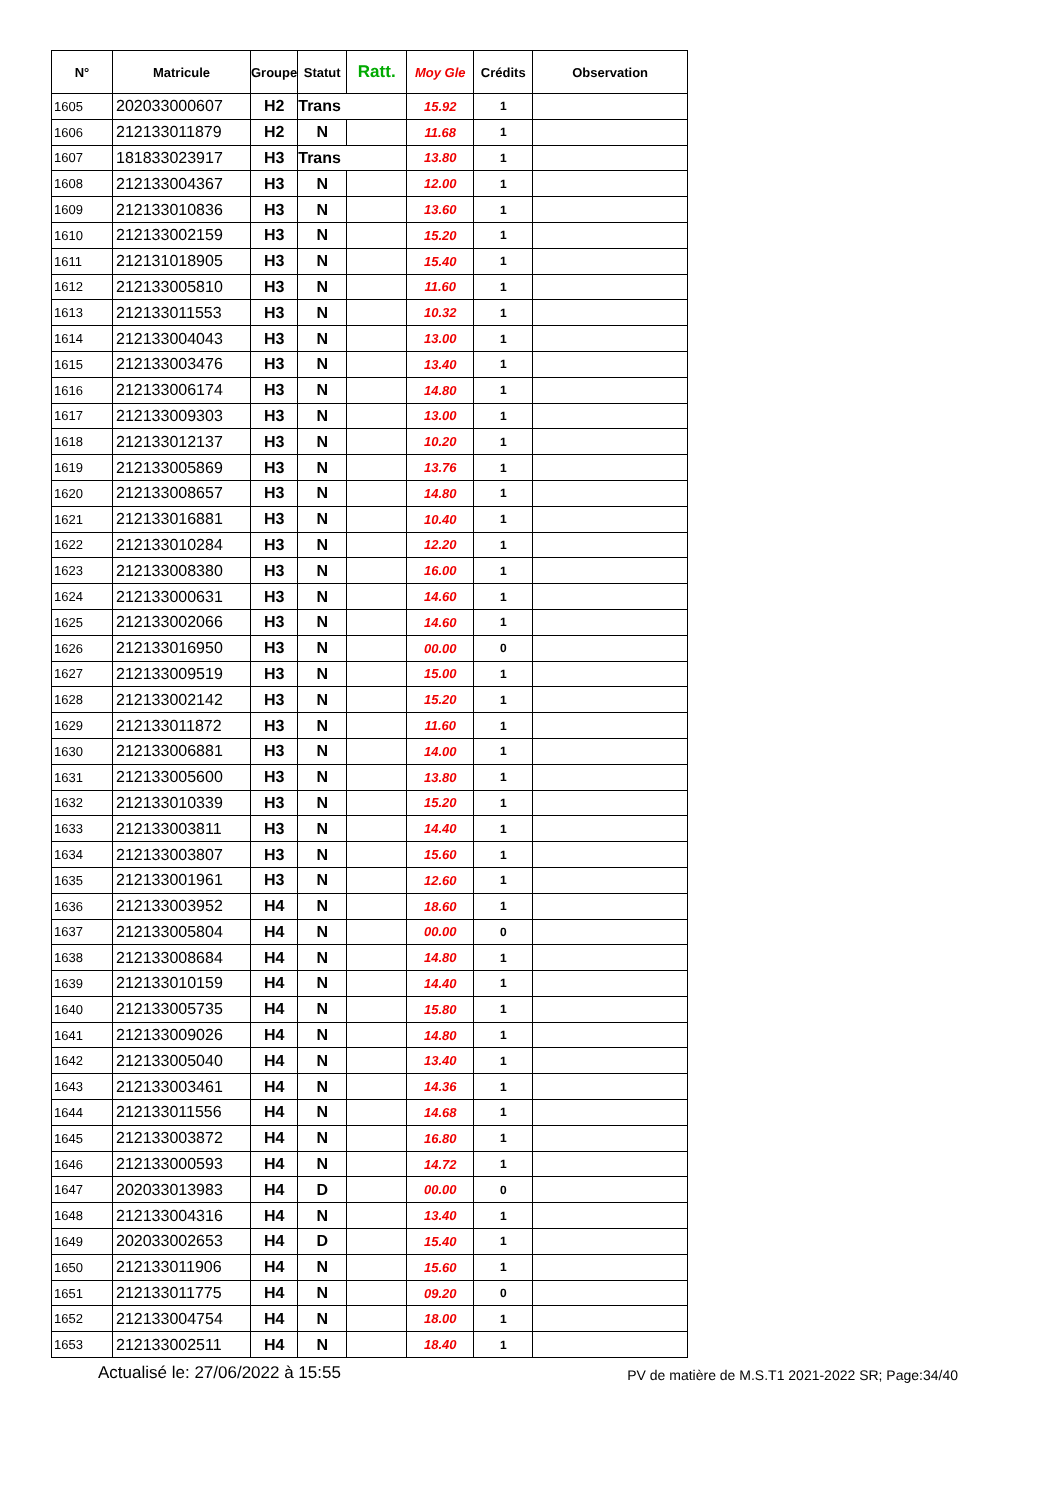| N° | Matricule | Groupe | Statut | Ratt. | Moy Gle | Crédits | Observation |
| --- | --- | --- | --- | --- | --- | --- | --- |
| 1605 | 202033000607 | H2 | Trans | | 15.92 | 1 | |
| 1606 | 212133011879 | H2 | N | | 11.68 | 1 | |
| 1607 | 181833023917 | H3 | Trans | | 13.80 | 1 | |
| 1608 | 212133004367 | H3 | N | | 12.00 | 1 | |
| 1609 | 212133010836 | H3 | N | | 13.60 | 1 | |
| 1610 | 212133002159 | H3 | N | | 15.20 | 1 | |
| 1611 | 212131018905 | H3 | N | | 15.40 | 1 | |
| 1612 | 212133005810 | H3 | N | | 11.60 | 1 | |
| 1613 | 212133011553 | H3 | N | | 10.32 | 1 | |
| 1614 | 212133004043 | H3 | N | | 13.00 | 1 | |
| 1615 | 212133003476 | H3 | N | | 13.40 | 1 | |
| 1616 | 212133006174 | H3 | N | | 14.80 | 1 | |
| 1617 | 212133009303 | H3 | N | | 13.00 | 1 | |
| 1618 | 212133012137 | H3 | N | | 10.20 | 1 | |
| 1619 | 212133005869 | H3 | N | | 13.76 | 1 | |
| 1620 | 212133008657 | H3 | N | | 14.80 | 1 | |
| 1621 | 212133016881 | H3 | N | | 10.40 | 1 | |
| 1622 | 212133010284 | H3 | N | | 12.20 | 1 | |
| 1623 | 212133008380 | H3 | N | | 16.00 | 1 | |
| 1624 | 212133000631 | H3 | N | | 14.60 | 1 | |
| 1625 | 212133002066 | H3 | N | | 14.60 | 1 | |
| 1626 | 212133016950 | H3 | N | | 00.00 | 0 | |
| 1627 | 212133009519 | H3 | N | | 15.00 | 1 | |
| 1628 | 212133002142 | H3 | N | | 15.20 | 1 | |
| 1629 | 212133011872 | H3 | N | | 11.60 | 1 | |
| 1630 | 212133006881 | H3 | N | | 14.00 | 1 | |
| 1631 | 212133005600 | H3 | N | | 13.80 | 1 | |
| 1632 | 212133010339 | H3 | N | | 15.20 | 1 | |
| 1633 | 212133003811 | H3 | N | | 14.40 | 1 | |
| 1634 | 212133003807 | H3 | N | | 15.60 | 1 | |
| 1635 | 212133001961 | H3 | N | | 12.60 | 1 | |
| 1636 | 212133003952 | H4 | N | | 18.60 | 1 | |
| 1637 | 212133005804 | H4 | N | | 00.00 | 0 | |
| 1638 | 212133008684 | H4 | N | | 14.80 | 1 | |
| 1639 | 212133010159 | H4 | N | | 14.40 | 1 | |
| 1640 | 212133005735 | H4 | N | | 15.80 | 1 | |
| 1641 | 212133009026 | H4 | N | | 14.80 | 1 | |
| 1642 | 212133005040 | H4 | N | | 13.40 | 1 | |
| 1643 | 212133003461 | H4 | N | | 14.36 | 1 | |
| 1644 | 212133011556 | H4 | N | | 14.68 | 1 | |
| 1645 | 212133003872 | H4 | N | | 16.80 | 1 | |
| 1646 | 212133000593 | H4 | N | | 14.72 | 1 | |
| 1647 | 202033013983 | H4 | D | | 00.00 | 0 | |
| 1648 | 212133004316 | H4 | N | | 13.40 | 1 | |
| 1649 | 202033002653 | H4 | D | | 15.40 | 1 | |
| 1650 | 212133011906 | H4 | N | | 15.60 | 1 | |
| 1651 | 212133011775 | H4 | N | | 09.20 | 0 | |
| 1652 | 212133004754 | H4 | N | | 18.00 | 1 | |
| 1653 | 212133002511 | H4 | N | | 18.40 | 1 | |
Actualisé le: 27/06/2022 à 15:55 PV de matière de M.S.T1 2021-2022 SR; Page:34/40